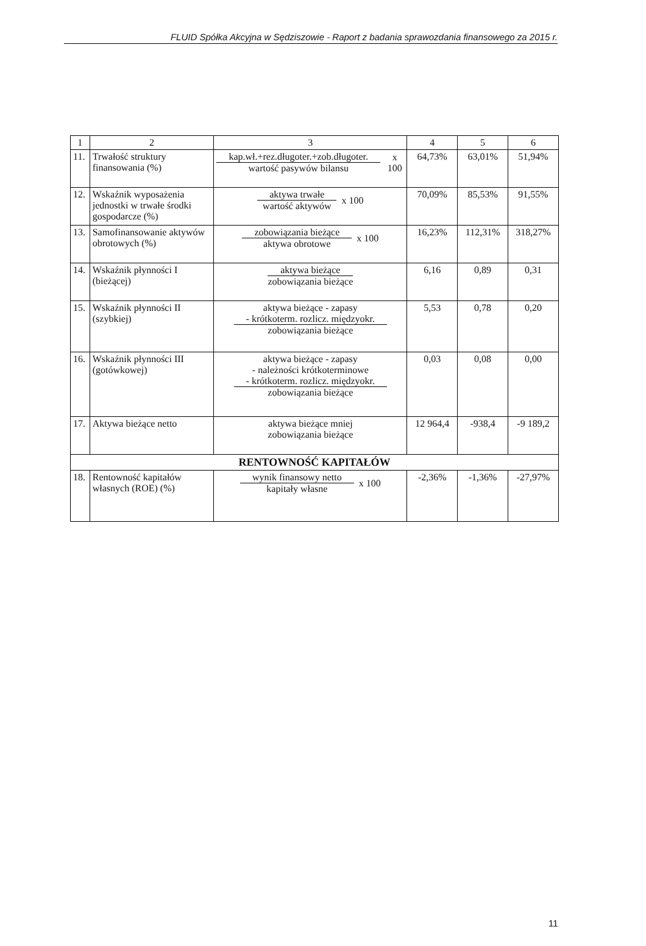FLUID Spółka Akcyjna w Sędziszowie - Raport z badania sprawozdania finansowego za 2015 r.
| 1 | 2 | 3 | 4 | 5 | 6 |
| --- | --- | --- | --- | --- | --- |
| 11. | Trwałość struktury finansowania (%) | kap.wł.+rez.długoter.+zob.długoter. wartość pasywów bilansu x 100 | 64,73% | 63,01% | 51,94% |
| 12. | Wskaźnik wyposażenia jednostki w trwałe środki gospodarcze (%) | aktywa trwałe wartość aktywów x 100 | 70,09% | 85,53% | 91,55% |
| 13. | Samofinansowanie aktywów obrotowych (%) | zobowiązania bieżące aktywa obrotowe x 100 | 16,23% | 112,31% | 318,27% |
| 14. | Wskaźnik płynności I (bieżącej) | aktywa bieżące zobowiązania bieżące | 6,16 | 0,89 | 0,31 |
| 15. | Wskaźnik płynności II (szybkiej) | aktywa bieżące - zapasy - krótkoterm. rozlicz. międzyokr. zobowiązania bieżące | 5,53 | 0,78 | 0,20 |
| 16. | Wskaźnik płynności III (gotówkowej) | aktywa bieżące - zapasy - należności krótkoterminowe - krótkoterm. rozlicz. międzyokr. zobowiązania bieżące | 0,03 | 0,08 | 0,00 |
| 17. | Aktywa bieżące netto | aktywa bieżące mniej zobowiązania bieżące | 12 964,4 | -938,4 | -9 189,2 |
| RENTOWNOŚĆ KAPITAŁÓW | | | | | |
| 18. | Rentowność kapitałów własnych (ROE) (%) | wynik finansowy netto kapitały własne x 100 | -2,36% | -1,36% | -27,97% |
11